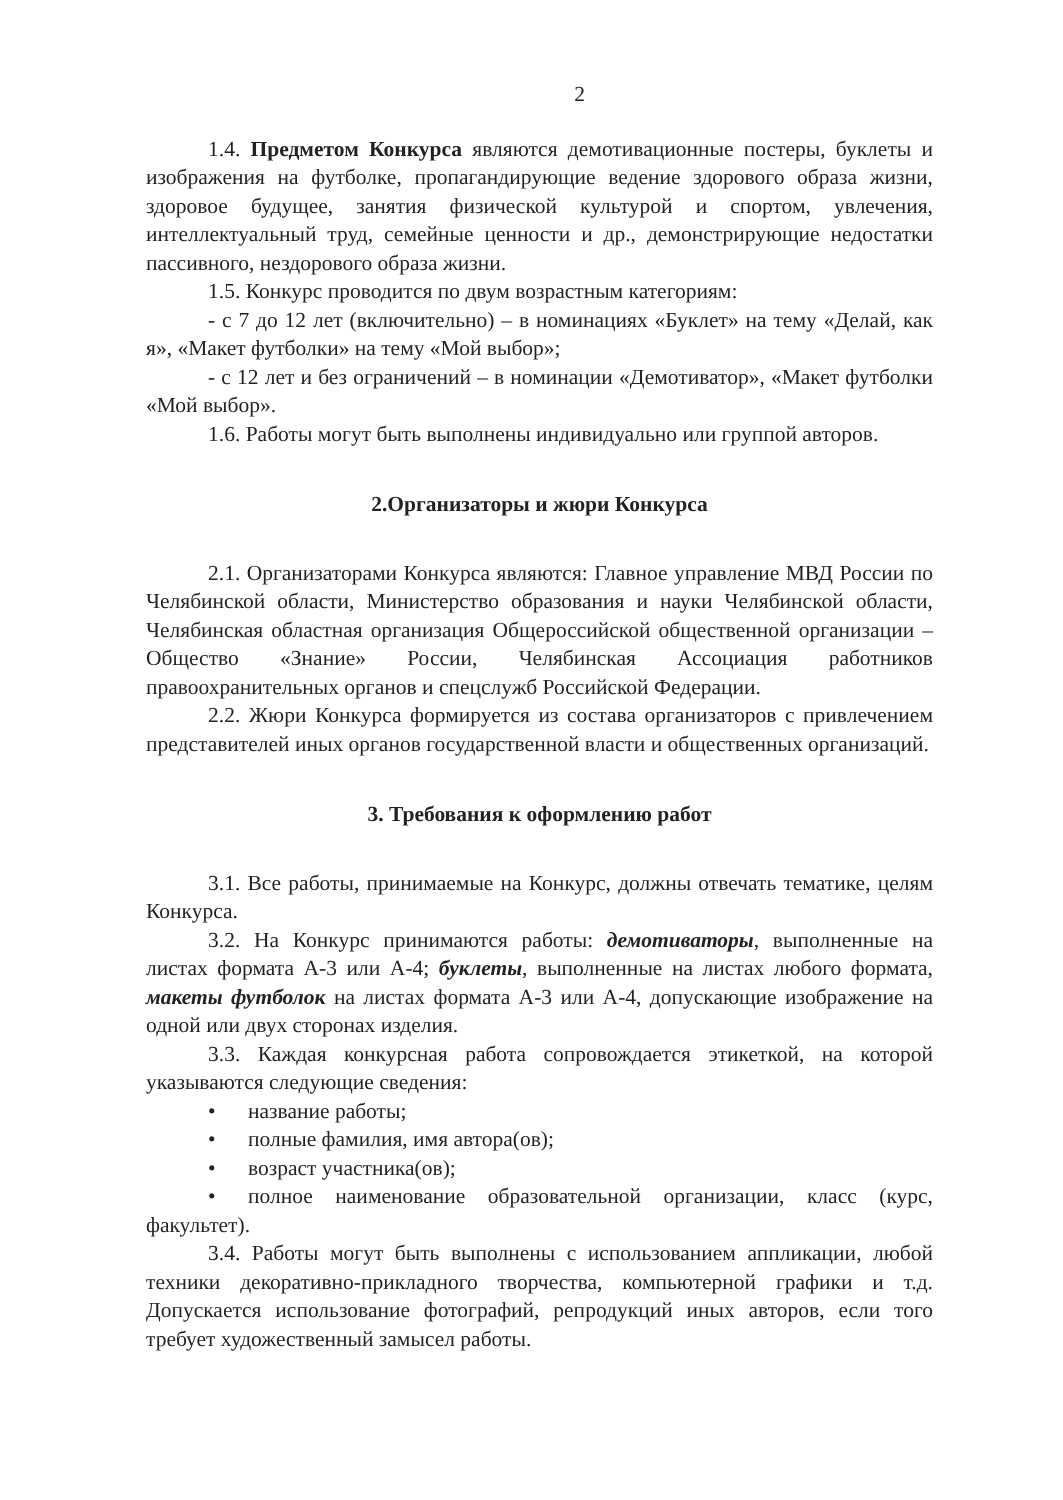2
1.4. Предметом Конкурса являются демотивационные постеры, буклеты и изображения на футболке, пропагандирующие ведение здорового образа жизни, здоровое будущее, занятия физической культурой и спортом, увлечения, интеллектуальный труд, семейные ценности и др., демонстрирующие недостатки пассивного, нездорового образа жизни.
1.5. Конкурс проводится по двум возрастным категориям:
- с 7 до 12 лет (включительно) – в номинациях «Буклет» на тему «Делай, как я», «Макет футболки» на тему «Мой выбор»;
- с 12 лет и без ограничений – в номинации «Демотиватор», «Макет футболки «Мой выбор».
1.6. Работы могут быть выполнены индивидуально или группой авторов.
2.Организаторы и жюри Конкурса
2.1. Организаторами Конкурса являются: Главное управление МВД России по Челябинской области, Министерство образования и науки Челябинской области, Челябинская областная организация Общероссийской общественной организации – Общество «Знание» России, Челябинская Ассоциация работников правоохранительных органов и спецслужб Российской Федерации.
2.2. Жюри Конкурса формируется из состава организаторов с привлечением представителей иных органов государственной власти и общественных организаций.
3. Требования к оформлению работ
3.1. Все работы, принимаемые на Конкурс, должны отвечать тематике, целям Конкурса.
3.2. На Конкурс принимаются работы: демотиваторы, выполненные на листах формата А-3 или А-4; буклеты, выполненные на листах любого формата, макеты футболок на листах формата А-3 или А-4, допускающие изображение на одной или двух сторонах изделия.
3.3. Каждая конкурсная работа сопровождается этикеткой, на которой указываются следующие сведения:
• название работы;
• полные фамилия, имя автора(ов);
• возраст участника(ов);
• полное наименование образовательной организации, класс (курс, факультет).
3.4. Работы могут быть выполнены с использованием аппликации, любой техники декоративно-прикладного творчества, компьютерной графики и т.д. Допускается использование фотографий, репродукций иных авторов, если того требует художественный замысел работы.